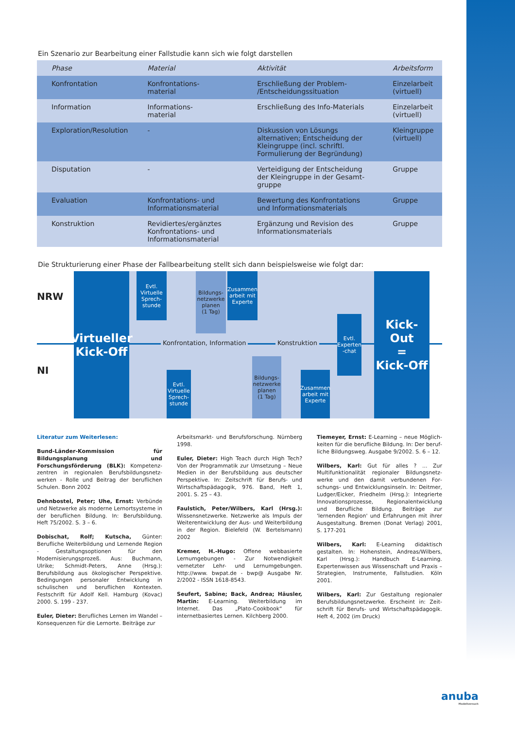Ein Szenario zur Bearbeitung einer Fallstudie kann sich wie folgt darstellen
| Phase | Material | Aktivität | Arbeitsform |
| --- | --- | --- | --- |
| Konfrontation | Konfrontations- material | Erschließung der Problem- /Entscheidungssituation | Einzelarbeit (virtuell) |
| Information | Informations- material | Erschließung des Info-Materials | Einzelarbeit (virtuell) |
| Exploration/Resolution | - | Diskussion von Lösungs alternativen; Entscheidung der Kleingruppe (incl. schriftl. Formulierung der Begründung) | Kleingruppe (virtuell) |
| Disputation | - | Verteidigung der Entscheidung der Kleingruppe in der Gesamt-gruppe | Gruppe |
| Evaluation | Konfrontations- und Informationsmaterial | Bewertung des Konfrontations und Informationsmaterials | Gruppe |
| Konstruktion | Revidiertes/ergänztes Konfrontations- und Informationsmaterial | Ergänzung und Revision des Informationsmaterials | Gruppe |
Die Strukturierung einer Phase der Fallbearbeitung stellt sich dann beispielsweise wie folgt dar:
NRW
NI
Virtueller
Kick-Off
Evtl.
Virtuelle
Sprech-
stunde
Bildungs-
netzwerke
planen
(1 Tag)
Zusammen
arbeit mit
Experte
Konfrontation, Information Konstruktion
Evtl.
Experten
-chat
Kick-Out
=
Kick-Off
Evtl.
Virtuelle
Sprech-
stunde
Bildungs-
netzwerke
planen
(1 Tag)
Zusammen
arbeit mit
Experte
Literatur zum Weiterlesen:
Bund-Länder-Kommission für Bildungsplanung und Forschungsförderung (BLK): Kompetenz­zentren in regionalen Berufsbildungsnetz­werken - Rolle und Beitrag der beruflichen Schulen. Bonn 2002
Dehnbostel, Peter; Uhe, Ernst: Verbünde und Netzwerke als moderne Lernortsysteme in der beruflichen Bildung. In: Berufsbildung. Heft 75/2002. S. 3 – 6.
Dobischat, Rolf; Kutscha, Günter: Berufliche Weiterbildung und Lernende Region - Gestaltungsoptionen für den Modernisierungs­prozeß. Aus: Buchmann, Ulrike; Schmidt-Peters, Anne (Hrsg.): Berufsbildung aus ökolo­gischer Perspektive. Bedingungen personaler Entwicklung in schulischen und beruflichen Kontexten. Festschrift für Adolf Kell. Hamburg (Kovac) 2000. S. 199 - 237.
Euler, Dieter: Berufliches Lernen im Wandel – Konsequenzen für die Lernorte. Beiträge zur
Arbeitsmarkt- und Berufsforschung. Nürnberg 1998.
Euler, Dieter: High Teach durch High Tech? Von der Programmatik zur Umsetzung – Neue Medien in der Berufsbildung aus deutscher Perspektive. In: Zeitschrift für Berufs- und Wirtschaftspädagogik, 976. Band, Heft 1, 2001. S. 25 – 43.
Faulstich, Peter/Wilbers, Karl (Hrsg.): Wissensnetzwerke. Netzwerke als Impuls der Weiterentwicklung der Aus- und Weiterbildung in der Region. Bielefeld (W. Bertelsmann) 2002
Kremer, H.-Hugo: Offene webbasierte Lernumgebungen - Zur Notwendigkeit vernetz­ter Lehr- und Lernumgebungen. http://www. bwpat.de - bwp@ Ausgabe Nr. 2/2002 - ISSN 1618-8543.
Seufert, Sabine; Back, Andrea; Häusler, Martin: E-Learning. Weiterbildung im Internet. Das „Plato-Cookbook“ für internetbasiertes Lernen. Kilchberg 2000.
Tiemeyer, Ernst: E-Learning – neue Möglich­keiten für die berufliche Bildung. In: Der beruf­liche Bildungsweg. Ausgabe 9/2002. S. 6 – 12.
Wilbers, Karl: Gut für alles ? ... Zur Multifunktionalität regionaler Bildungsnetz­werke und den damit verbundenen For­schungs- und Entwicklungsinseln. In: Deitmer, Ludger/Eicker, Friedhelm (Hrsg.): Integrierte Innovationsprozesse, Regionalentwicklung und Berufliche Bildung. Beiträge zur 'lernenden Region' und Erfahrungen mit ihrer Ausgestal­tung. Bremen (Donat Verlag) 2001, S. 177-201
Wilbers, Karl: E-Learning didaktisch gestalten. In: Hohenstein, Andreas/Wilbers, Karl (Hrsg.): Handbuch E-Learning. Expertenwissen aus Wissenschaft und Praxis – Strategien, Instrumente, Fallstudien. Köln 2001.
Wilbers, Karl: Zur Gestaltung regionaler Berufsbildungsnetzwerke. Erscheint in: Zeit­schrift für Berufs- und Wirtschaftspädagogik. Heft 4, 2002 (im Druck)
anuba
Modellversuch